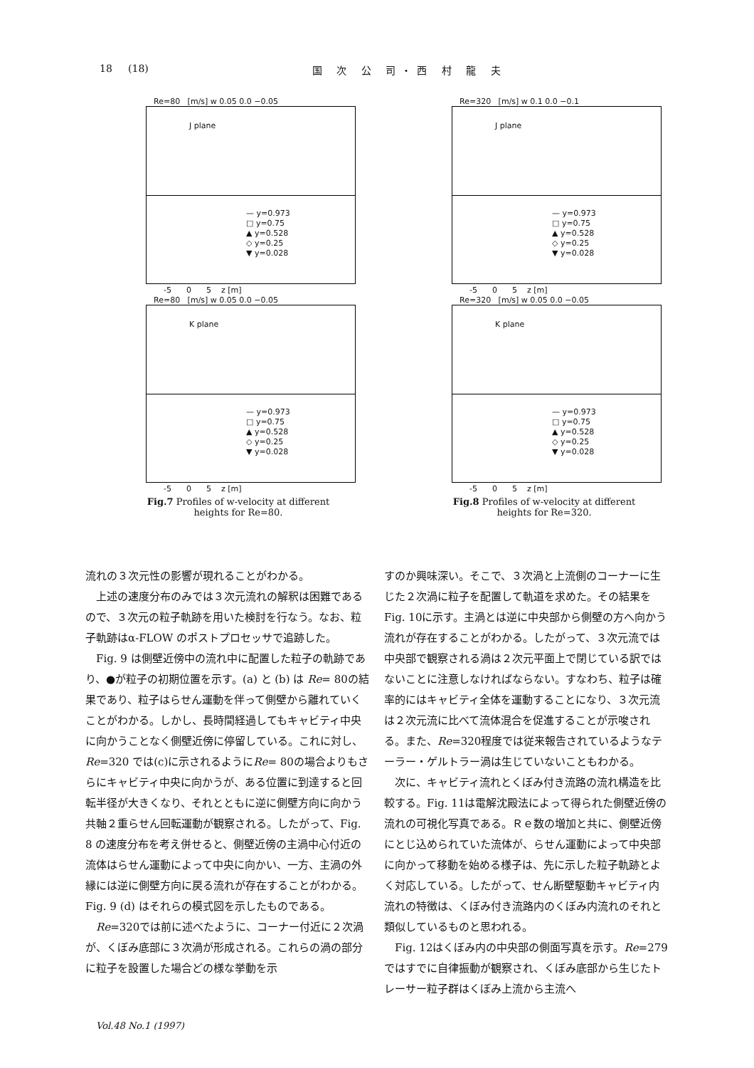18 (18) 国 次 公 司・西 村 龍 夫
Re=80 [m/s] w 0.05 0.0 −0.05
J plane
— y=0.973
□ y=0.75
▲ y=0.528
◇ y=0.25
▼ y=0.028
-5 0 5 z [m]
Re=80 [m/s] w 0.05 0.0 −0.05
K plane
— y=0.973
□ y=0.75
▲ y=0.528
◇ y=0.25
▼ y=0.028
-5 0 5 z [m]
Fig.7 Profiles of w-velocity at different
heights for Re=80.
Re=320 [m/s] w 0.1 0.0 −0.1
J plane
— y=0.973
□ y=0.75
▲ y=0.528
◇ y=0.25
▼ y=0.028
-5 0 5 z [m]
Re=320 [m/s] w 0.05 0.0 −0.05
K plane
— y=0.973
□ y=0.75
▲ y=0.528
◇ y=0.25
▼ y=0.028
-5 0 5 z [m]
Fig.8 Profiles of w-velocity at different
heights for Re=320.
流れの３次元性の影響が現れることがわかる。
　上述の速度分布のみでは３次元流れの解釈は困難であるので、３次元の粒子軌跡を用いた検討を行なう。なお、粒子軌跡はα-FLOW のポストプロセッサで追跡した。
　Fig. 9 は側壁近傍中の流れ中に配置した粒子の軌跡であり、●が粒子の初期位置を示す。(a) と (b) は Re= 80の結果であり、粒子はらせん運動を伴って側壁から離れていくことがわかる。しかし、長時間経過してもキャビティ中央に向かうことなく側壁近傍に停留している。これに対し、Re=320 では(c)に示されるようにRe= 80の場合よりもさらにキャビティ中央に向かうが、ある位置に到達すると回転半径が大きくなり、それとともに逆に側壁方向に向かう共軸２重らせん回転運動が観察される。したがって、Fig. 8 の速度分布を考え併せると、側壁近傍の主渦中心付近の流体はらせん運動によって中央に向かい、一方、主渦の外縁には逆に側壁方向に戻る流れが存在することがわかる。Fig. 9 (d) はそれらの模式図を示したものである。
　Re=320では前に述べたように、コーナー付近に２次渦が、くぼみ底部に３次渦が形成される。これらの渦の部分に粒子を設置した場合どの様な挙動を示
すのか興味深い。そこで、３次渦と上流側のコーナーに生じた２次渦に粒子を配置して軌道を求めた。その結果をFig. 10に示す。主渦とは逆に中央部から側壁の方へ向かう流れが存在することがわかる。したがって、３次元流では中央部で観察される渦は２次元平面上で閉じている訳ではないことに注意しなければならない。すなわち、粒子は確率的にはキャビティ全体を運動することになり、３次元流は２次元流に比べて流体混合を促進することが示唆される。また、Re=320程度では従来報告されているようなテーラー・ゲルトラー渦は生じていないこともわかる。
　次に、キャビティ流れとくぼみ付き流路の流れ構造を比較する。Fig. 11は電解沈殿法によって得られた側壁近傍の流れの可視化写真である。Ｒｅ数の増加と共に、側壁近傍にとじ込められていた流体が、らせん運動によって中央部に向かって移動を始める様子は、先に示した粒子軌跡とよく対応している。したがって、せん断壁駆動キャビティ内流れの特徴は、くぼみ付き流路内のくぼみ内流れのそれと類似しているものと思われる。
　Fig. 12はくぼみ内の中央部の側面写真を示す。Re=279ではすでに自律振動が観察され、くぼみ底部から生じたトレーサー粒子群はくぼみ上流から主流へ
Vol.48 No.1 (1997)